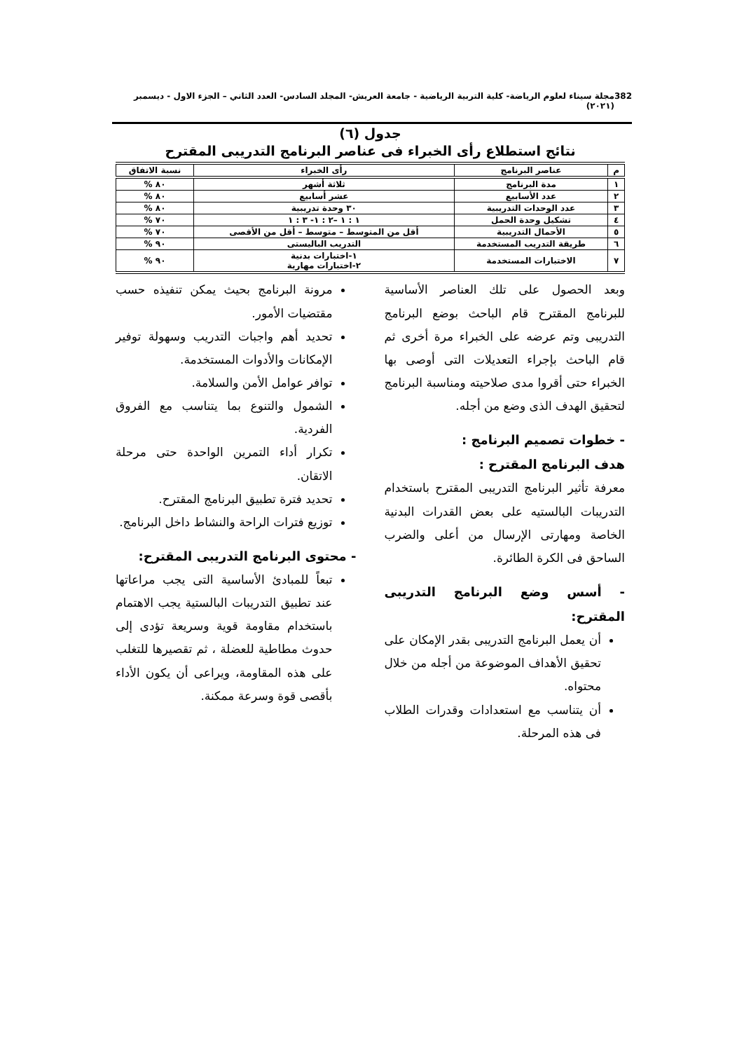382 مجلة سيناء لعلوم الرياضة- كلية التربية الرياضية - جامعة العريش- المجلد السادس- العدد الثاني – الجزء الاول - ديسمبر (٢٠٢١)
جدول (٦)
نتائج استطلاع رأى الخبراء فى عناصر البرنامج التدريبى المقترح
| م | عناصر البرنامج | رأى الخبراء | نسبة الاتفاق |
| --- | --- | --- | --- |
| ١ | مدة البرنامج | ثلاثة أشهر | ٨٠ % |
| ٢ | عدد الأسابيع | عشر أسابيع | ٨٠ % |
| ٣ | عدد الوحدات التدريبية | ٣٠ وحدة تدريبية | ٨٠ % |
| ٤ | تشكيل وحدة الحمل | ١ : ١ –٢ : ١- ٣ : ١ | ٧٠ % |
| ٥ | الأحمال التدريبية | أقل من المتوسط – متوسط – أقل من الأقصى | ٧٠ % |
| ٦ | طريقة التدريب المستخدمة | التدريب الباليستى | ٩٠ % |
| ٧ | الاختبارات المستخدمة | ١-اختبارات بدنية ٢-اختبارات مهارية | ٩٠ % |
وبعد الحصول على تلك العناصر الأساسية للبرنامج المقترح قام الباحث بوضع البرنامج التدريبى وتم عرضه على الخبراء مرة أخرى ثم قام الباحث بإجراء التعديلات التى أوصى بها الخبراء حتى أقروا مدى صلاحيته ومناسبة البرنامج لتحقيق الهدف الذى وضع من أجله.
- خطوات تصميم البرنامج :
هدف البرنامج المقترح :
معرفة تأثير البرنامج التدريبى المقترح باستخدام التدريبات البالستيه على بعض القدرات البدنية الخاصة ومهارتى الإرسال من أعلى والضرب الساحق فى الكرة الطائرة.
- أسس وضع البرنامج التدريبى المقترح:
أن يعمل البرنامج التدريبى بقدر الإمكان على تحقيق الأهداف الموضوعة من أجله من خلال محتواه.
أن يتناسب مع استعدادات وقدرات الطلاب فى هذه المرحلة.
مرونة البرنامج بحيث يمكن تنفيذه حسب مقتضيات الأمور.
تحديد أهم واجبات التدريب وسهولة توفير الإمكانات والأدوات المستخدمة.
توافر عوامل الأمن والسلامة.
الشمول والتنوع بما يتناسب مع الفروق الفردية.
تكرار أداء التمرين الواحدة حتى مرحلة الاتقان.
تحديد فترة تطبيق البرنامج المقترح.
توزيع فترات الراحة والنشاط داخل البرنامج.
- محتوى البرنامج التدريبى المقترح:
تبعاً للمبادئ الأساسية التى يجب مراعاتها عند تطبيق التدريبات البالستية يجب الاهتمام باستخدام مقاومة قوية وسريعة تؤدى إلى حدوث مطاطية للعضلة ، ثم تقصيرها للتغلب على هذه المقاومة، ويراعى أن يكون الأداء بأقصى قوة وسرعة ممكنة.